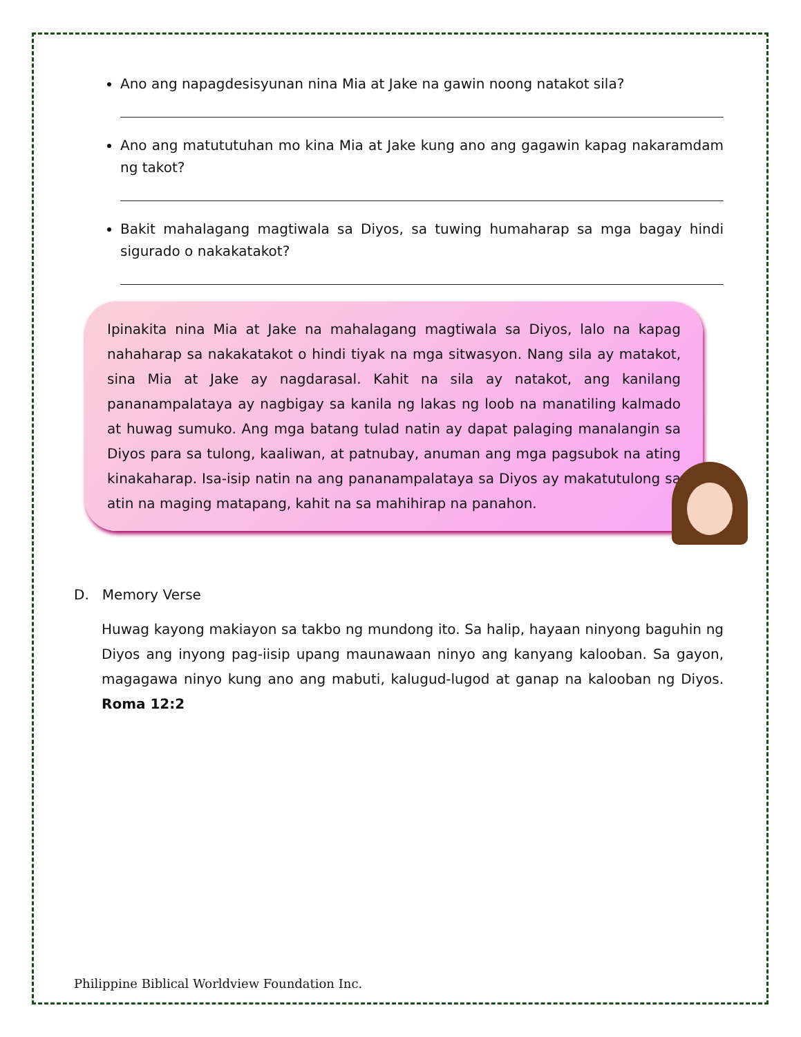Ano ang napagdesisyunan nina Mia at Jake na gawin noong natakot sila?
Ano ang matututuhan mo kina Mia at Jake kung ano ang gagawin kapag nakaramdam ng takot?
Bakit mahalagang magtiwala sa Diyos, sa tuwing humaharap sa mga bagay hindi sigurado o nakakatakot?
Ipinakita nina Mia at Jake na mahalagang magtiwala sa Diyos, lalo na kapag nahaharap sa nakakatakot o hindi tiyak na mga sitwasyon. Nang sila ay matakot, sina Mia at Jake ay nagdarasal. Kahit na sila ay natakot, ang kanilang pananampalataya ay nagbigay sa kanila ng lakas ng loob na manatiling kalmado at huwag sumuko. Ang mga batang tulad natin ay dapat palaging manalangin sa Diyos para sa tulong, kaaliwan, at patnubay, anuman ang mga pagsubok na ating kinakaharap. Isa-isip natin na ang pananampalataya sa Diyos ay makatutulong sa atin na maging matapang, kahit na sa mahihirap na panahon.
D. Memory Verse
Huwag kayong makiayon sa takbo ng mundong ito. Sa halip, hayaan ninyong baguhin ng Diyos ang inyong pag-iisip upang maunawaan ninyo ang kanyang kalooban. Sa gayon, magagawa ninyo kung ano ang mabuti, kalugud-lugod at ganap na kalooban ng Diyos. Roma 12:2
Philippine Biblical Worldview Foundation Inc.